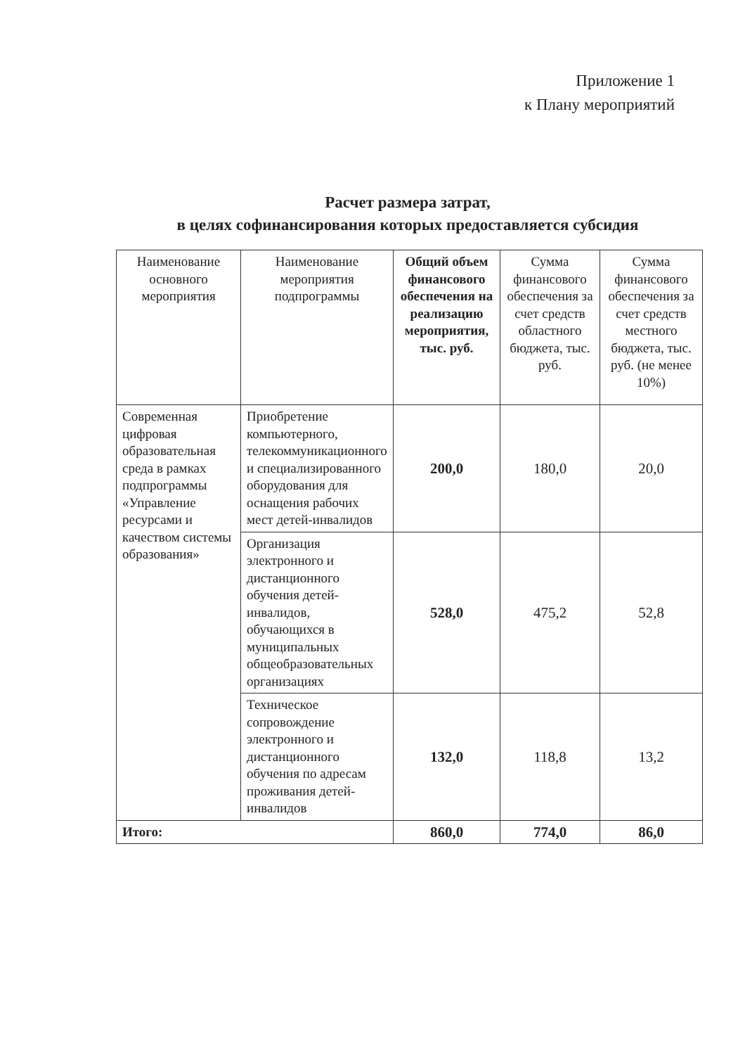Приложение 1
к Плану мероприятий
Расчет размера затрат,
в целях софинансирования которых предоставляется субсидия
| Наименование основного мероприятия | Наименование мероприятия подпрограммы | Общий объем финансового обеспечения на реализацию мероприятия, тыс. руб. | Сумма финансового обеспечения за счет средств областного бюджета, тыс. руб. | Сумма финансового обеспечения за счет средств местного бюджета, тыс. руб. (не менее 10%) |
| --- | --- | --- | --- | --- |
| Современная цифровая образовательная среда в рамках подпрограммы «Управление ресурсами и качеством системы образования» | Приобретение компьютерного, телекоммуникационного и специализированного оборудования для оснащения рабочих мест детей-инвалидов | 200,0 | 180,0 | 20,0 |
| | Организация электронного и дистанционного обучения детей-инвалидов, обучающихся в муниципальных общеобразовательных организациях | 528,0 | 475,2 | 52,8 |
| | Техническое сопровождение электронного и дистанционного обучения по адресам проживания детей-инвалидов | 132,0 | 118,8 | 13,2 |
| Итого: | | 860,0 | 774,0 | 86,0 |